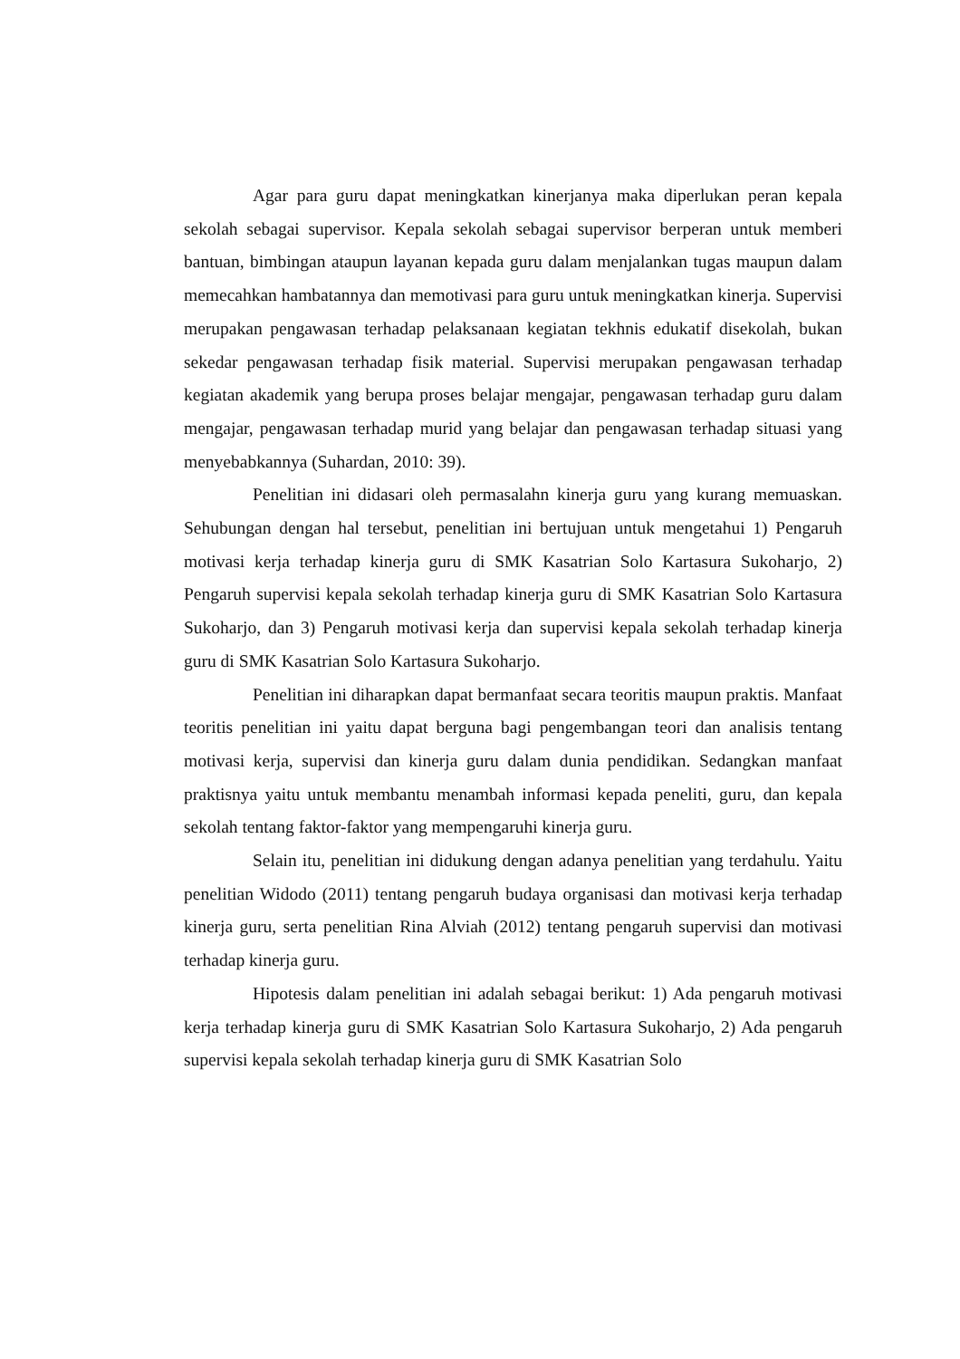Agar para guru dapat meningkatkan kinerjanya maka diperlukan peran kepala sekolah sebagai supervisor. Kepala sekolah sebagai supervisor berperan untuk memberi bantuan, bimbingan ataupun layanan kepada guru dalam menjalankan tugas maupun dalam memecahkan hambatannya dan memotivasi para guru untuk meningkatkan kinerja. Supervisi merupakan pengawasan terhadap pelaksanaan kegiatan tekhnis edukatif disekolah, bukan sekedar pengawasan terhadap fisik material. Supervisi merupakan pengawasan terhadap kegiatan akademik yang berupa proses belajar mengajar, pengawasan terhadap guru dalam mengajar, pengawasan terhadap murid yang belajar dan pengawasan terhadap situasi yang menyebabkannya (Suhardan, 2010: 39).
Penelitian ini didasari oleh permasalahn kinerja guru yang kurang memuaskan. Sehubungan dengan hal tersebut, penelitian ini bertujuan untuk mengetahui 1) Pengaruh motivasi kerja terhadap kinerja guru di SMK Kasatrian Solo Kartasura Sukoharjo, 2) Pengaruh supervisi kepala sekolah terhadap kinerja guru di SMK Kasatrian Solo Kartasura Sukoharjo, dan 3) Pengaruh motivasi kerja dan supervisi kepala sekolah terhadap kinerja guru di SMK Kasatrian Solo Kartasura Sukoharjo.
Penelitian ini diharapkan dapat bermanfaat secara teoritis maupun praktis. Manfaat teoritis penelitian ini yaitu dapat berguna bagi pengembangan teori dan analisis tentang motivasi kerja, supervisi dan kinerja guru dalam dunia pendidikan. Sedangkan manfaat praktisnya yaitu untuk membantu menambah informasi kepada peneliti, guru, dan kepala sekolah tentang faktor-faktor yang mempengaruhi kinerja guru.
Selain itu, penelitian ini didukung dengan adanya penelitian yang terdahulu. Yaitu penelitian Widodo (2011) tentang pengaruh budaya organisasi dan motivasi kerja terhadap kinerja guru, serta penelitian Rina Alviah (2012) tentang pengaruh supervisi dan motivasi terhadap kinerja guru.
Hipotesis dalam penelitian ini adalah sebagai berikut: 1) Ada pengaruh motivasi kerja terhadap kinerja guru di SMK Kasatrian Solo Kartasura Sukoharjo, 2) Ada pengaruh supervisi kepala sekolah terhadap kinerja guru di SMK Kasatrian Solo